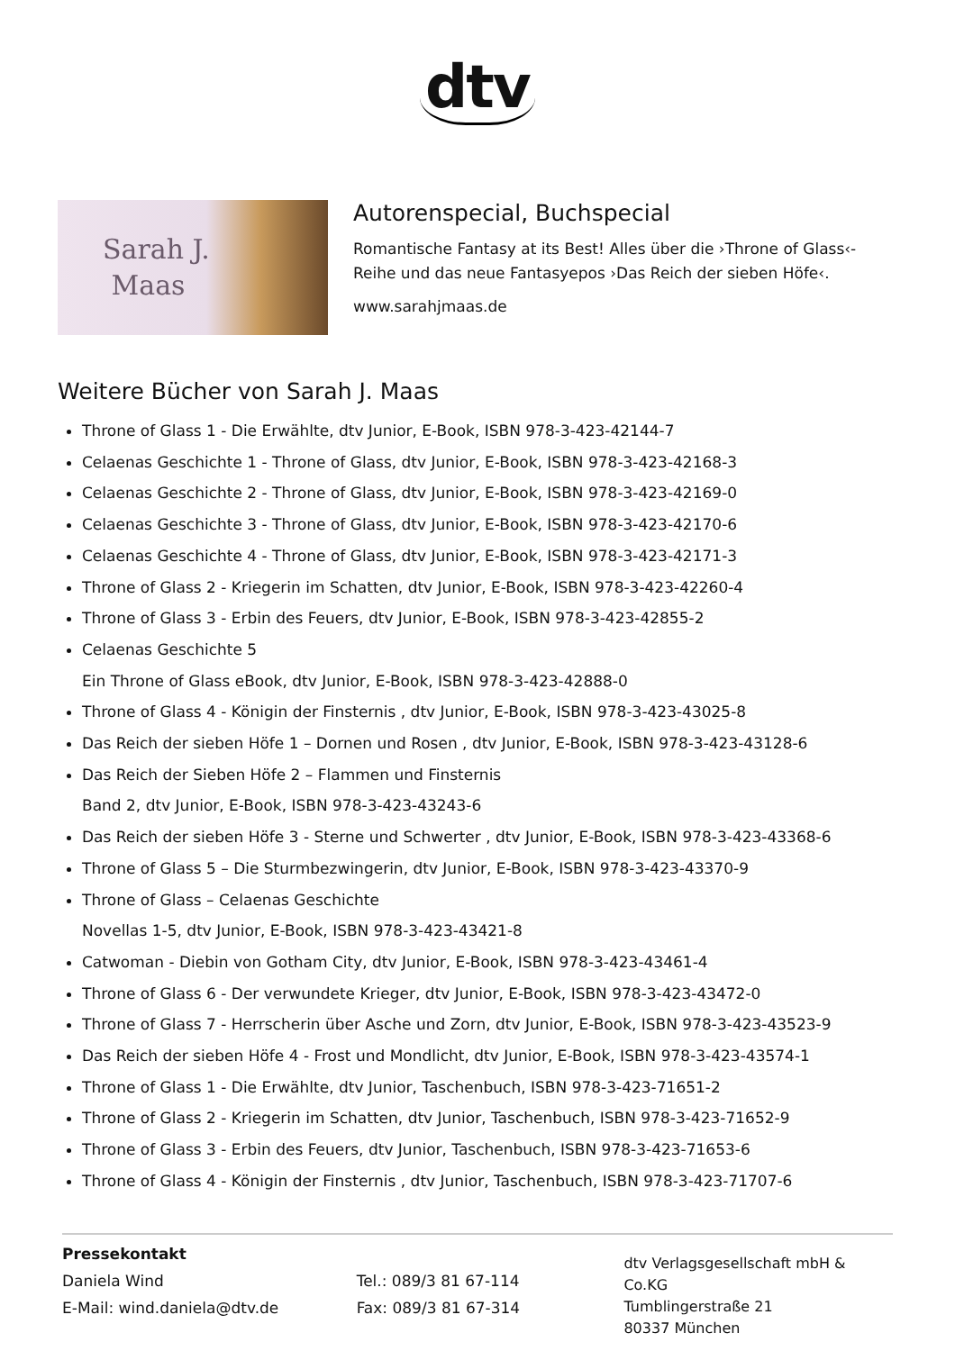dtv
Sarah J.
Maas
Autorenspecial, Buchspecial
Romantische Fantasy at its Best! Alles über die ›Throne of Glass‹-Reihe und das neue Fantasyepos ›Das Reich der sieben Höfe‹.
www.sarahjmaas.de
Weitere Bücher von Sarah J. Maas
Throne of Glass 1 - Die Erwählte, dtv Junior, E-Book, ISBN 978-3-423-42144-7
Celaenas Geschichte 1 - Throne of Glass, dtv Junior, E-Book, ISBN 978-3-423-42168-3
Celaenas Geschichte 2 - Throne of Glass, dtv Junior, E-Book, ISBN 978-3-423-42169-0
Celaenas Geschichte 3 - Throne of Glass, dtv Junior, E-Book, ISBN 978-3-423-42170-6
Celaenas Geschichte 4 - Throne of Glass, dtv Junior, E-Book, ISBN 978-3-423-42171-3
Throne of Glass 2 - Kriegerin im Schatten, dtv Junior, E-Book, ISBN 978-3-423-42260-4
Throne of Glass 3 - Erbin des Feuers, dtv Junior, E-Book, ISBN 978-3-423-42855-2
Celaenas Geschichte 5
Ein Throne of Glass eBook, dtv Junior, E-Book, ISBN 978-3-423-42888-0
Throne of Glass 4 - Königin der Finsternis , dtv Junior, E-Book, ISBN 978-3-423-43025-8
Das Reich der sieben Höfe 1 – Dornen und Rosen , dtv Junior, E-Book, ISBN 978-3-423-43128-6
Das Reich der Sieben Höfe 2 – Flammen und Finsternis
Band 2, dtv Junior, E-Book, ISBN 978-3-423-43243-6
Das Reich der sieben Höfe 3 - Sterne und Schwerter , dtv Junior, E-Book, ISBN 978-3-423-43368-6
Throne of Glass 5 – Die Sturmbezwingerin, dtv Junior, E-Book, ISBN 978-3-423-43370-9
Throne of Glass – Celaenas Geschichte
Novellas 1-5, dtv Junior, E-Book, ISBN 978-3-423-43421-8
Catwoman - Diebin von Gotham City, dtv Junior, E-Book, ISBN 978-3-423-43461-4
Throne of Glass 6 - Der verwundete Krieger, dtv Junior, E-Book, ISBN 978-3-423-43472-0
Throne of Glass 7 - Herrscherin über Asche und Zorn, dtv Junior, E-Book, ISBN 978-3-423-43523-9
Das Reich der sieben Höfe 4 - Frost und Mondlicht, dtv Junior, E-Book, ISBN 978-3-423-43574-1
Throne of Glass 1 - Die Erwählte, dtv Junior, Taschenbuch, ISBN 978-3-423-71651-2
Throne of Glass 2 - Kriegerin im Schatten, dtv Junior, Taschenbuch, ISBN 978-3-423-71652-9
Throne of Glass 3 - Erbin des Feuers, dtv Junior, Taschenbuch, ISBN 978-3-423-71653-6
Throne of Glass 4 - Königin der Finsternis , dtv Junior, Taschenbuch, ISBN 978-3-423-71707-6
Pressekontakt
Daniela Wind
E-Mail: wind.daniela@dtv.de
Tel.: 089/3 81 67-114
Fax: 089/3 81 67-314
dtv Verlagsgesellschaft mbH & Co.KG
Tumblingerstraße 21
80337 München